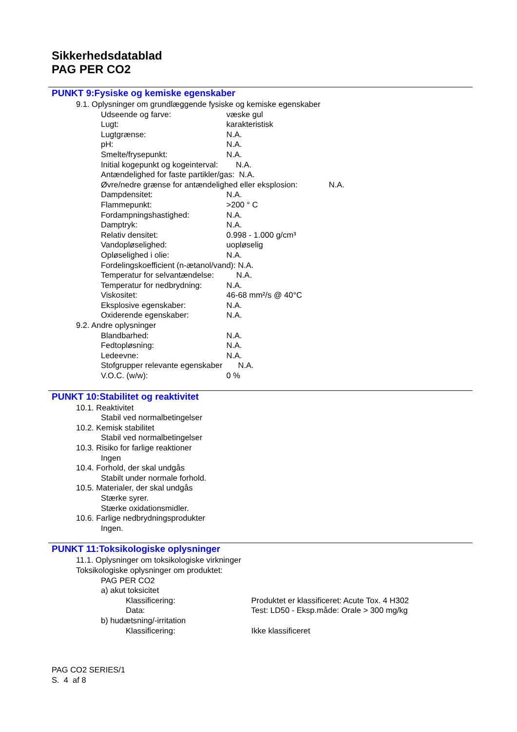Sikkerhedsdatablad
PAG PER CO2
PUNKT 9:Fysiske og kemiske egenskaber
9.1. Oplysninger om grundlæggende fysiske og kemiske egenskaber
Udseende og farve: væske gul
Lugt: karakteristisk
Lugtgrænse: N.A.
pH: N.A.
Smelte/frysepunkt: N.A.
Initial kogepunkt og kogeinterval: N.A.
Antændelighed for faste partikler/gas: N.A.
Øvre/nedre grænse for antændelighed eller eksplosion: N.A.
Dampdensitet: N.A.
Flammepunkt: >200 ° C
Fordampningshastighed: N.A.
Damptryk: N.A.
Relativ densitet: 0.998 - 1.000 g/cm³
Vandopløselighed: uopløselig
Opløselighed i olie: N.A.
Fordelingskoefficient (n-ætanol/vand): N.A.
Temperatur for selvantændelse: N.A.
Temperatur for nedbrydning: N.A.
Viskositet: 46-68 mm²/s @ 40°C
Eksplosive egenskaber: N.A.
Oxiderende egenskaber: N.A.
9.2. Andre oplysninger
Blandbarhed: N.A.
Fedtopløsning: N.A.
Ledeevne: N.A.
Stofgrupper relevante egenskaber N.A.
V.O.C. (w/w): 0 %
PUNKT 10:Stabilitet og reaktivitet
10.1. Reaktivitet
Stabil ved normalbetingelser
10.2. Kemisk stabilitet
Stabil ved normalbetingelser
10.3. Risiko for farlige reaktioner
Ingen
10.4. Forhold, der skal undgås
Stabilt under normale forhold.
10.5. Materialer, der skal undgås
Stærke syrer.
Stærke oxidationsmidler.
10.6. Farlige nedbrydningsprodukter
Ingen.
PUNKT 11:Toksikologiske oplysninger
11.1. Oplysninger om toksikologiske virkninger
Toksikologiske oplysninger om produktet:
PAG PER CO2
a) akut toksicitet
Klassificering: Produktet er klassificeret: Acute Tox. 4 H302
Data: Test: LD50 - Eksp.måde: Orale > 300 mg/kg
b) hudætsning/-irritation
Klassificering: Ikke klassificeret
PAG CO2 SERIES/1
S. 4 af 8